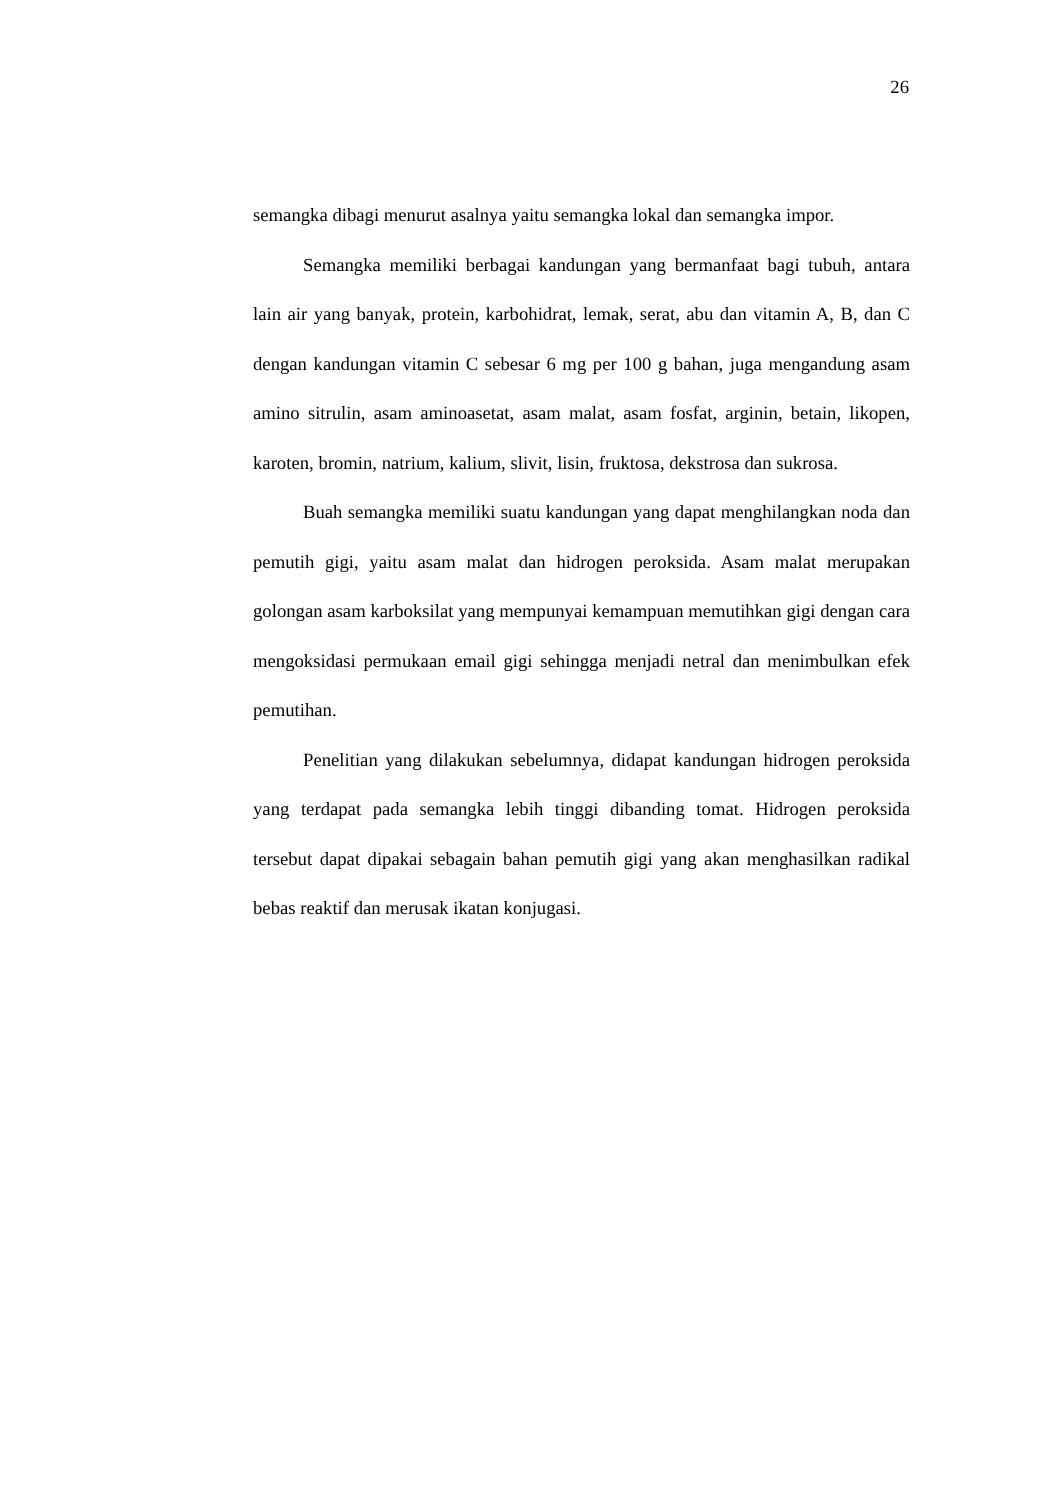26
semangka dibagi menurut asalnya yaitu semangka lokal dan semangka impor.
Semangka memiliki berbagai kandungan yang bermanfaat bagi tubuh, antara lain air yang banyak, protein, karbohidrat, lemak, serat, abu dan vitamin A, B, dan C dengan kandungan vitamin C sebesar 6 mg per 100 g bahan, juga mengandung asam amino sitrulin, asam aminoasetat, asam malat, asam fosfat, arginin, betain, likopen, karoten, bromin, natrium, kalium, slivit, lisin, fruktosa, dekstrosa dan sukrosa.
Buah semangka memiliki suatu kandungan yang dapat menghilangkan noda dan pemutih gigi, yaitu asam malat dan hidrogen peroksida. Asam malat merupakan golongan asam karboksilat yang mempunyai kemampuan memutihkan gigi dengan cara mengoksidasi permukaan email gigi sehingga menjadi netral dan menimbulkan efek pemutihan.
Penelitian yang dilakukan sebelumnya, didapat kandungan hidrogen peroksida yang terdapat pada semangka lebih tinggi dibanding tomat. Hidrogen peroksida tersebut dapat dipakai sebagain bahan pemutih gigi yang akan menghasilkan radikal bebas reaktif dan merusak ikatan konjugasi.